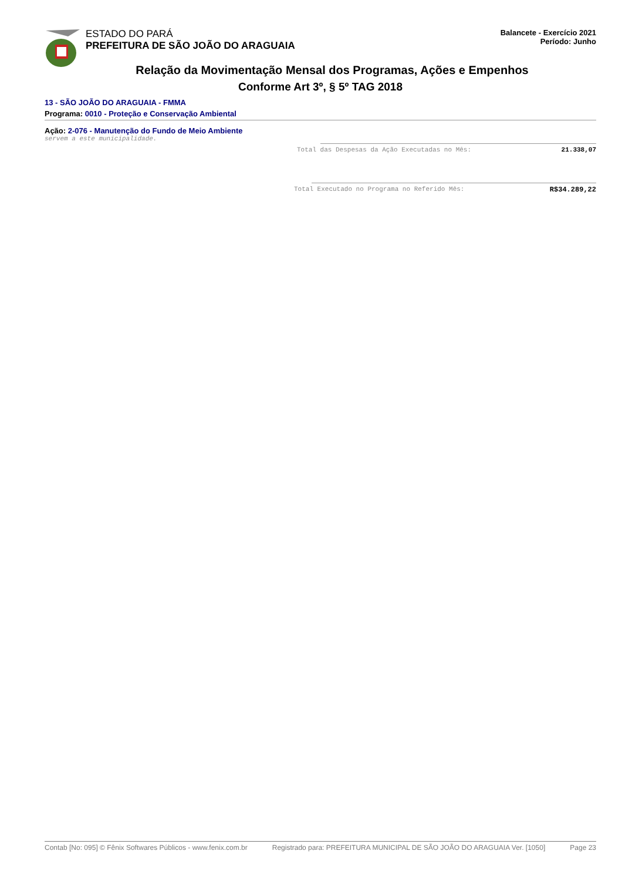ESTADO DO PARÁ
PREFEITURA DE SÃO JOÃO DO ARAGUAIA
Balancete - Exercício 2021
Período: Junho
Relação da Movimentação Mensal dos Programas, Ações e Empenhos
Conforme Art 3º, § 5º TAG 2018
13 - SÃO JOÃO DO ARAGUAIA - FMMA
Programa: 0010 - Proteção e Conservação Ambiental
Ação: 2-076 - Manutenção do Fundo de Meio Ambiente
servem a este municipalidade.
Total das Despesas da Ação Executadas no Mês: 21.338,07
Total Executado no Programa no Referido Mês: R$34.289,22
Contab [No: 095] © Fênix Softwares Públicos - www.fenix.com.br Registrado para: PREFEITURA MUNICIPAL DE SÃO JOÃO DO ARAGUAIA Ver. [1050] Page 23